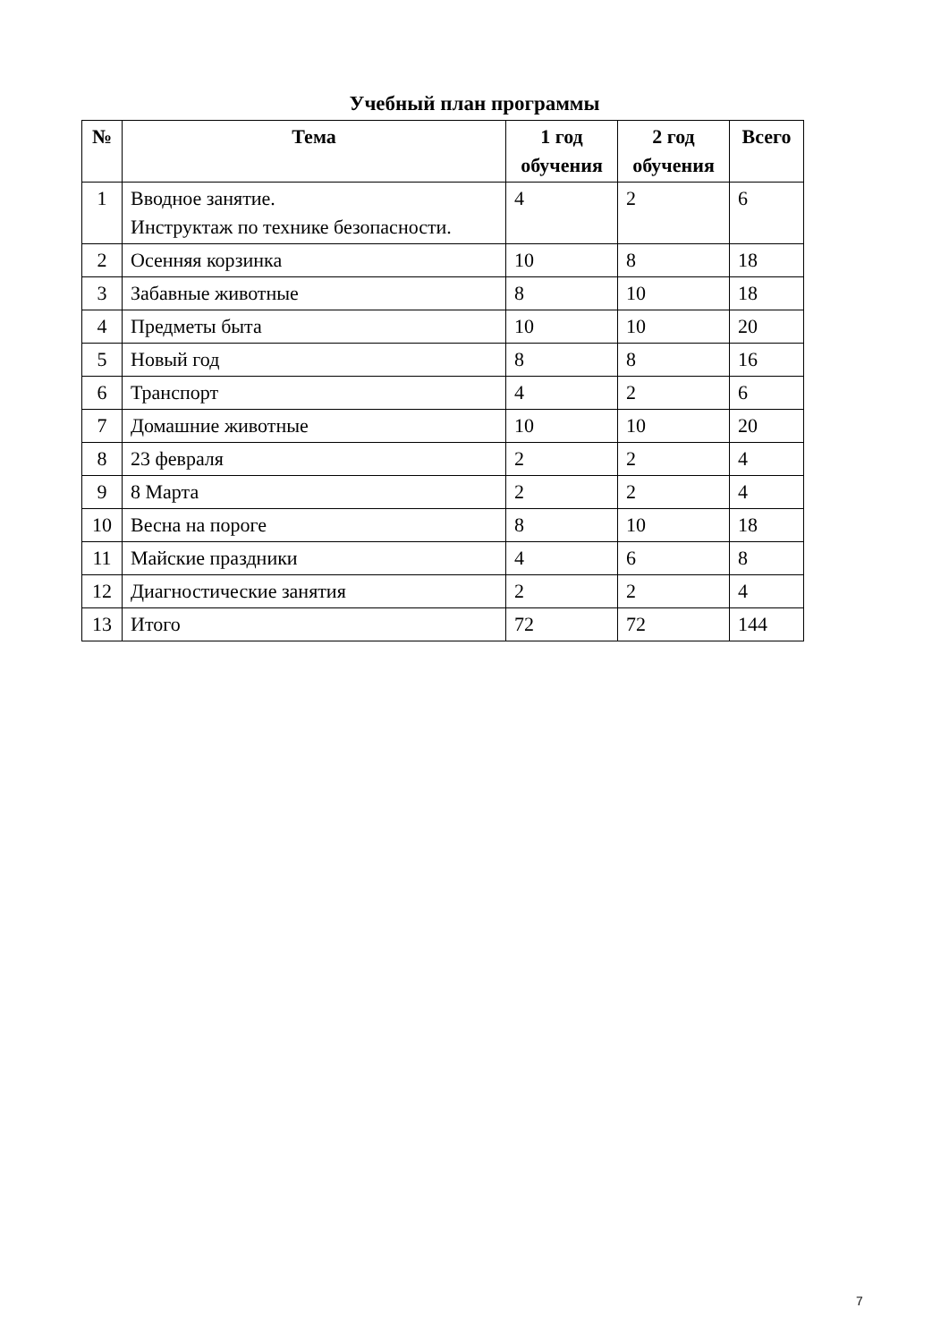Учебный план программы
| № | Тема | 1 год обучения | 2 год обучения | Всего |
| --- | --- | --- | --- | --- |
| 1 | Вводное занятие. Инструктаж по технике безопасности. | 4 | 2 | 6 |
| 2 | Осенняя корзинка | 10 | 8 | 18 |
| 3 | Забавные животные | 8 | 10 | 18 |
| 4 | Предметы быта | 10 | 10 | 20 |
| 5 | Новый год | 8 | 8 | 16 |
| 6 | Транспорт | 4 | 2 | 6 |
| 7 | Домашние животные | 10 | 10 | 20 |
| 8 | 23 февраля | 2 | 2 | 4 |
| 9 | 8 Марта | 2 | 2 | 4 |
| 10 | Весна на пороге | 8 | 10 | 18 |
| 11 | Майские праздники | 4 | 6 | 8 |
| 12 | Диагностические занятия | 2 | 2 | 4 |
| 13 | Итого | 72 | 72 | 144 |
7